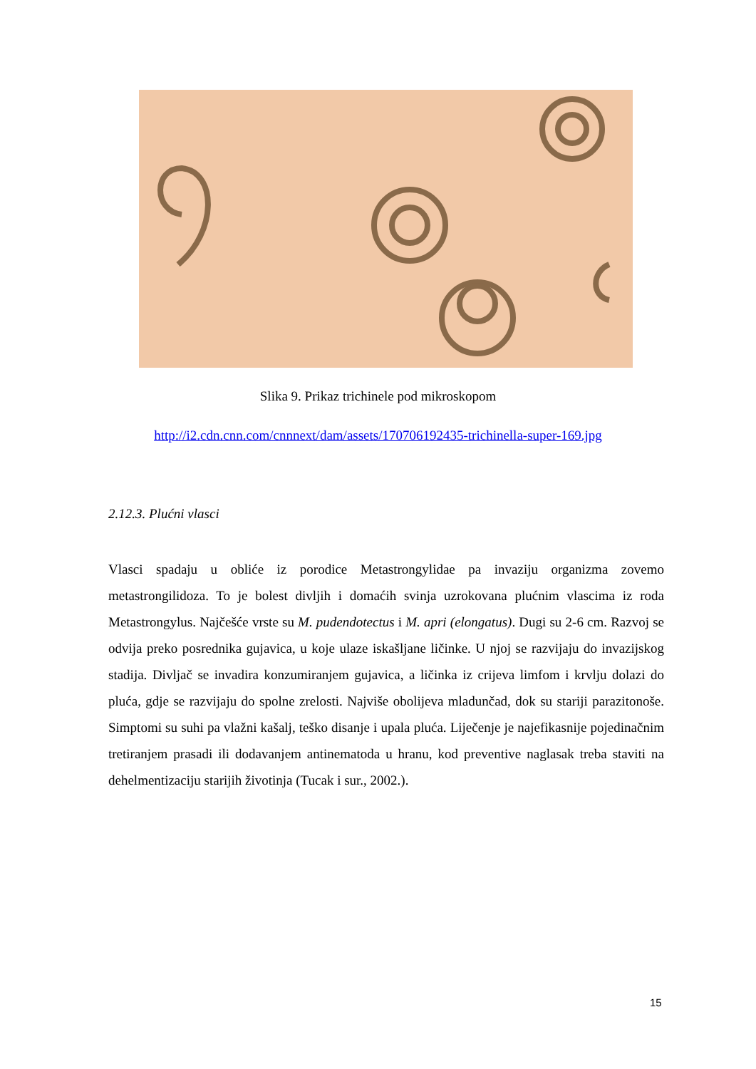Slika 9. Prikaz trichinele pod mikroskopom
http://i2.cdn.cnn.com/cnnnext/dam/assets/170706192435-trichinella-super-169.jpg
2.12.3. Plućni vlasci
Vlasci spadaju u obliće iz porodice Metastrongylidae pa invaziju organizma zovemo metastrongilidoza. To je bolest divljih i domaćih svinja uzrokovana plućnim vlascima iz roda Metastrongylus. Najčešće vrste su M. pudendotectus i M. apri (elongatus). Dugi su 2-6 cm. Razvoj se odvija preko posrednika gujavica, u koje ulaze iskašljane ličinke. U njoj se razvijaju do invazijskog stadija. Divljač se invadira konzumiranjem gujavica, a ličinka iz crijeva limfom i krvlju dolazi do pluća, gdje se razvijaju do spolne zrelosti. Najviše obolijeva mladunčad, dok su stariji parazitonoše. Simptomi su suhi pa vlažni kašalj, teško disanje i upala pluća. Liječenje je najefikasnije pojedinačnim tretiranjem prasadi ili dodavanjem antinematoda u hranu, kod preventive naglasak treba staviti na dehelmentizaciju starijih životinja (Tucak i sur., 2002.).
15